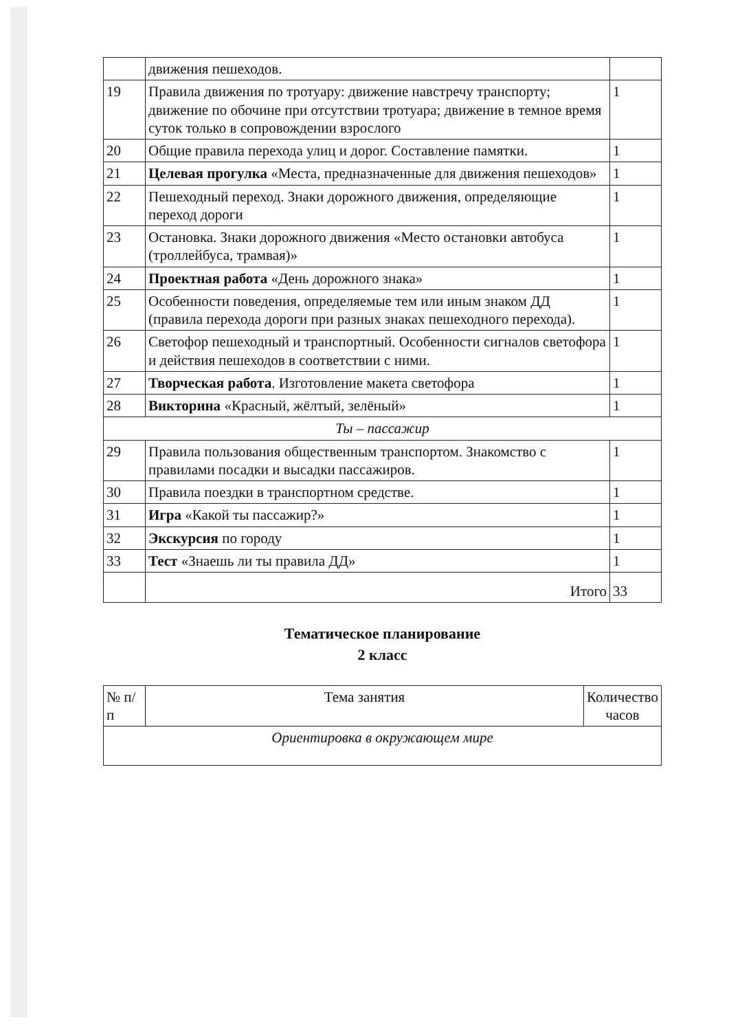| | движения пешеходов. | |
| 19 | Правила движения по тротуару: движение навстречу транспорту; движение по обочине при отсутствии тротуара; движение в темное время суток только в сопровождении взрослого | 1 |
| 20 | Общие правила перехода улиц и дорог. Составление памятки. | 1 |
| 21 | Целевая прогулка «Места, предназначенные для движения пешеходов» | 1 |
| 22 | Пешеходный переход. Знаки дорожного движения, определяющие переход дороги | 1 |
| 23 | Остановка. Знаки дорожного движения «Место остановки автобуса (троллейбуса, трамвая)» | 1 |
| 24 | Проектная работа «День дорожного знака» | 1 |
| 25 | Особенности поведения, определяемые тем или иным знаком ДД (правила перехода дороги при разных знаках пешеходного перехода). | 1 |
| 26 | Светофор пешеходный и транспортный. Особенности сигналов светофора и действия пешеходов в соответствии с ними. | 1 |
| 27 | Творческая работа . Изготовление макета светофора | 1 |
| 28 | Викторина «Красный, жёлтый, зелёный» | 1 |
| Ты – пассажир | | |
| 29 | Правила пользования общественным транспортом. Знакомство с правилами посадки и высадки пассажиров. | 1 |
| 30 | Правила поездки в транспортном средстве. | 1 |
| 31 | Игра «Какой ты пассажир?» | 1 |
| 32 | Экскурсия по городу | 1 |
| 33 | Тест «Знаешь ли ты правила ДД» | 1 |
| | Итого | 33 |
Тематическое планирование
2 класс
| № п/п | Тема занятия | Количество часов |
| --- | --- | --- |
| Ориентировка в окружающем мире | | |